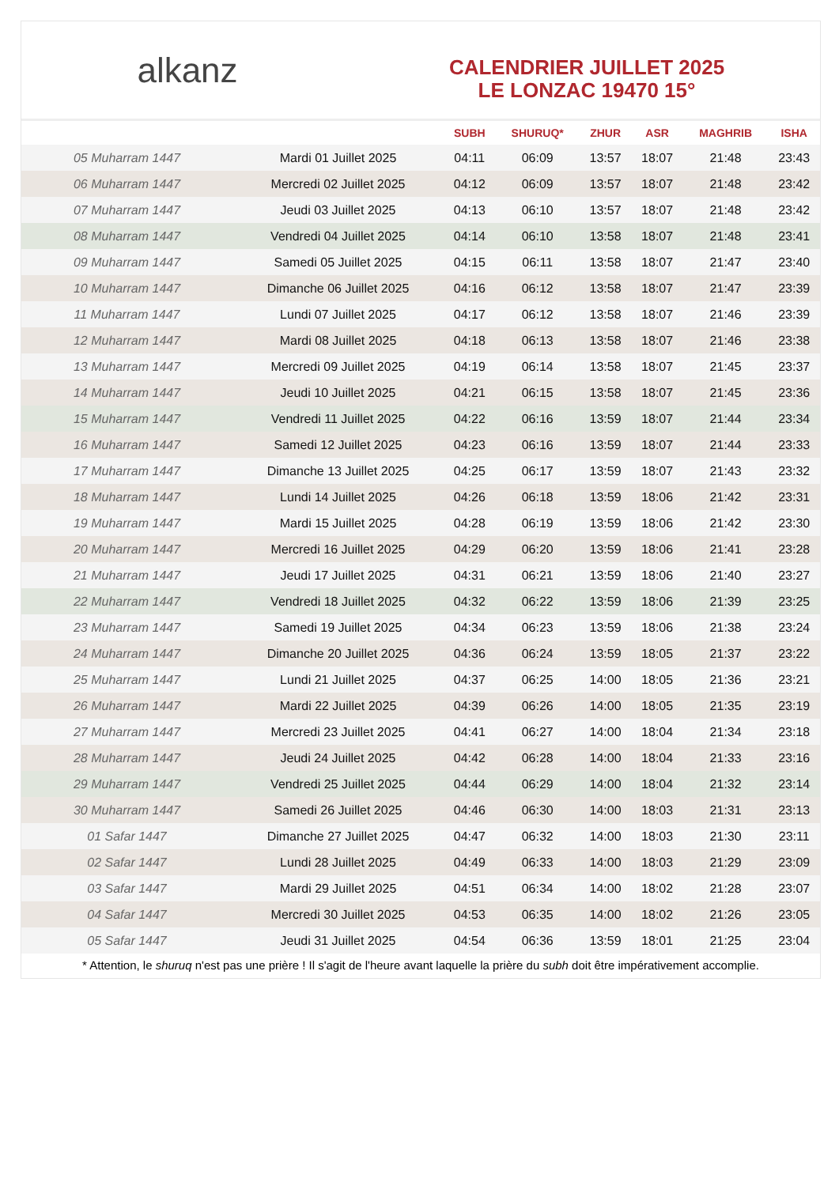alkanz
CALENDRIER JUILLET 2025
LE LONZAC 19470 15°
| | | SUBH | SHURUQ* | ZHUR | ASR | MAGHRIB | ISHA |
| --- | --- | --- | --- | --- | --- | --- | --- |
| 05 Muharram 1447 | Mardi 01 Juillet 2025 | 04:11 | 06:09 | 13:57 | 18:07 | 21:48 | 23:43 |
| 06 Muharram 1447 | Mercredi 02 Juillet 2025 | 04:12 | 06:09 | 13:57 | 18:07 | 21:48 | 23:42 |
| 07 Muharram 1447 | Jeudi 03 Juillet 2025 | 04:13 | 06:10 | 13:57 | 18:07 | 21:48 | 23:42 |
| 08 Muharram 1447 | Vendredi 04 Juillet 2025 | 04:14 | 06:10 | 13:58 | 18:07 | 21:48 | 23:41 |
| 09 Muharram 1447 | Samedi 05 Juillet 2025 | 04:15 | 06:11 | 13:58 | 18:07 | 21:47 | 23:40 |
| 10 Muharram 1447 | Dimanche 06 Juillet 2025 | 04:16 | 06:12 | 13:58 | 18:07 | 21:47 | 23:39 |
| 11 Muharram 1447 | Lundi 07 Juillet 2025 | 04:17 | 06:12 | 13:58 | 18:07 | 21:46 | 23:39 |
| 12 Muharram 1447 | Mardi 08 Juillet 2025 | 04:18 | 06:13 | 13:58 | 18:07 | 21:46 | 23:38 |
| 13 Muharram 1447 | Mercredi 09 Juillet 2025 | 04:19 | 06:14 | 13:58 | 18:07 | 21:45 | 23:37 |
| 14 Muharram 1447 | Jeudi 10 Juillet 2025 | 04:21 | 06:15 | 13:58 | 18:07 | 21:45 | 23:36 |
| 15 Muharram 1447 | Vendredi 11 Juillet 2025 | 04:22 | 06:16 | 13:59 | 18:07 | 21:44 | 23:34 |
| 16 Muharram 1447 | Samedi 12 Juillet 2025 | 04:23 | 06:16 | 13:59 | 18:07 | 21:44 | 23:33 |
| 17 Muharram 1447 | Dimanche 13 Juillet 2025 | 04:25 | 06:17 | 13:59 | 18:07 | 21:43 | 23:32 |
| 18 Muharram 1447 | Lundi 14 Juillet 2025 | 04:26 | 06:18 | 13:59 | 18:06 | 21:42 | 23:31 |
| 19 Muharram 1447 | Mardi 15 Juillet 2025 | 04:28 | 06:19 | 13:59 | 18:06 | 21:42 | 23:30 |
| 20 Muharram 1447 | Mercredi 16 Juillet 2025 | 04:29 | 06:20 | 13:59 | 18:06 | 21:41 | 23:28 |
| 21 Muharram 1447 | Jeudi 17 Juillet 2025 | 04:31 | 06:21 | 13:59 | 18:06 | 21:40 | 23:27 |
| 22 Muharram 1447 | Vendredi 18 Juillet 2025 | 04:32 | 06:22 | 13:59 | 18:06 | 21:39 | 23:25 |
| 23 Muharram 1447 | Samedi 19 Juillet 2025 | 04:34 | 06:23 | 13:59 | 18:06 | 21:38 | 23:24 |
| 24 Muharram 1447 | Dimanche 20 Juillet 2025 | 04:36 | 06:24 | 13:59 | 18:05 | 21:37 | 23:22 |
| 25 Muharram 1447 | Lundi 21 Juillet 2025 | 04:37 | 06:25 | 14:00 | 18:05 | 21:36 | 23:21 |
| 26 Muharram 1447 | Mardi 22 Juillet 2025 | 04:39 | 06:26 | 14:00 | 18:05 | 21:35 | 23:19 |
| 27 Muharram 1447 | Mercredi 23 Juillet 2025 | 04:41 | 06:27 | 14:00 | 18:04 | 21:34 | 23:18 |
| 28 Muharram 1447 | Jeudi 24 Juillet 2025 | 04:42 | 06:28 | 14:00 | 18:04 | 21:33 | 23:16 |
| 29 Muharram 1447 | Vendredi 25 Juillet 2025 | 04:44 | 06:29 | 14:00 | 18:04 | 21:32 | 23:14 |
| 30 Muharram 1447 | Samedi 26 Juillet 2025 | 04:46 | 06:30 | 14:00 | 18:03 | 21:31 | 23:13 |
| 01 Safar 1447 | Dimanche 27 Juillet 2025 | 04:47 | 06:32 | 14:00 | 18:03 | 21:30 | 23:11 |
| 02 Safar 1447 | Lundi 28 Juillet 2025 | 04:49 | 06:33 | 14:00 | 18:03 | 21:29 | 23:09 |
| 03 Safar 1447 | Mardi 29 Juillet 2025 | 04:51 | 06:34 | 14:00 | 18:02 | 21:28 | 23:07 |
| 04 Safar 1447 | Mercredi 30 Juillet 2025 | 04:53 | 06:35 | 14:00 | 18:02 | 21:26 | 23:05 |
| 05 Safar 1447 | Jeudi 31 Juillet 2025 | 04:54 | 06:36 | 13:59 | 18:01 | 21:25 | 23:04 |
* Attention, le shuruq n'est pas une prière ! Il s'agit de l'heure avant laquelle la prière du subh doit être impérativement accomplie.